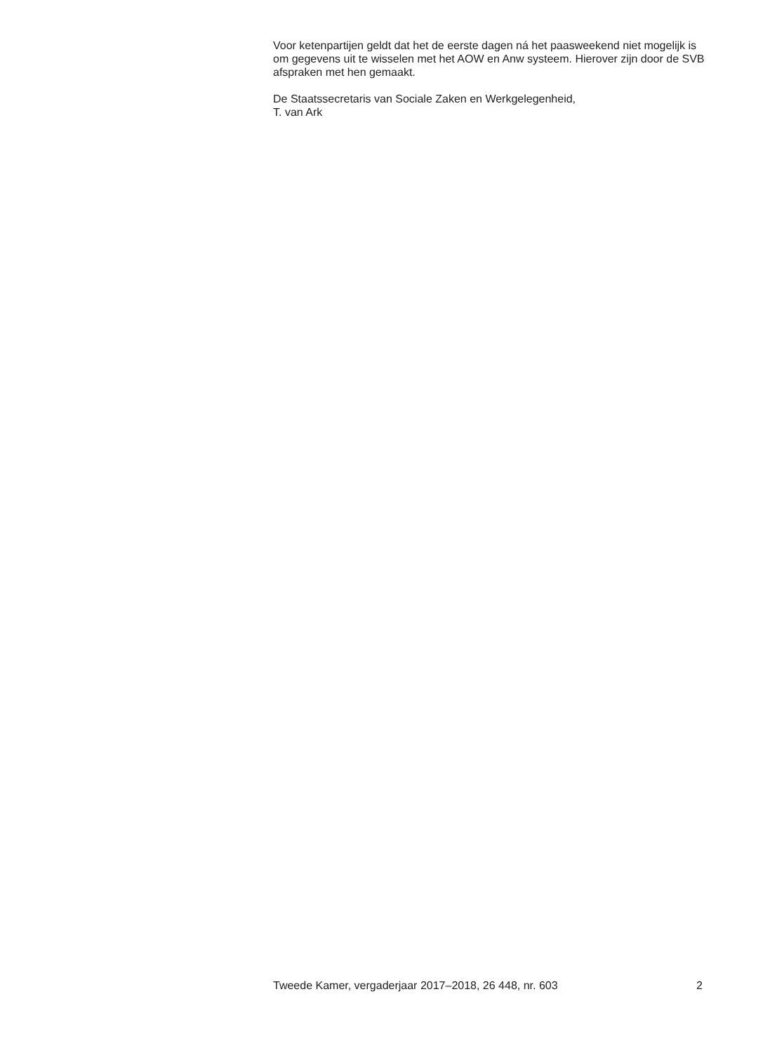Voor ketenpartijen geldt dat het de eerste dagen ná het paasweekend niet mogelijk is om gegevens uit te wisselen met het AOW en Anw systeem. Hierover zijn door de SVB afspraken met hen gemaakt.
De Staatssecretaris van Sociale Zaken en Werkgelegenheid,
T. van Ark
Tweede Kamer, vergaderjaar 2017–2018, 26 448, nr. 603 2